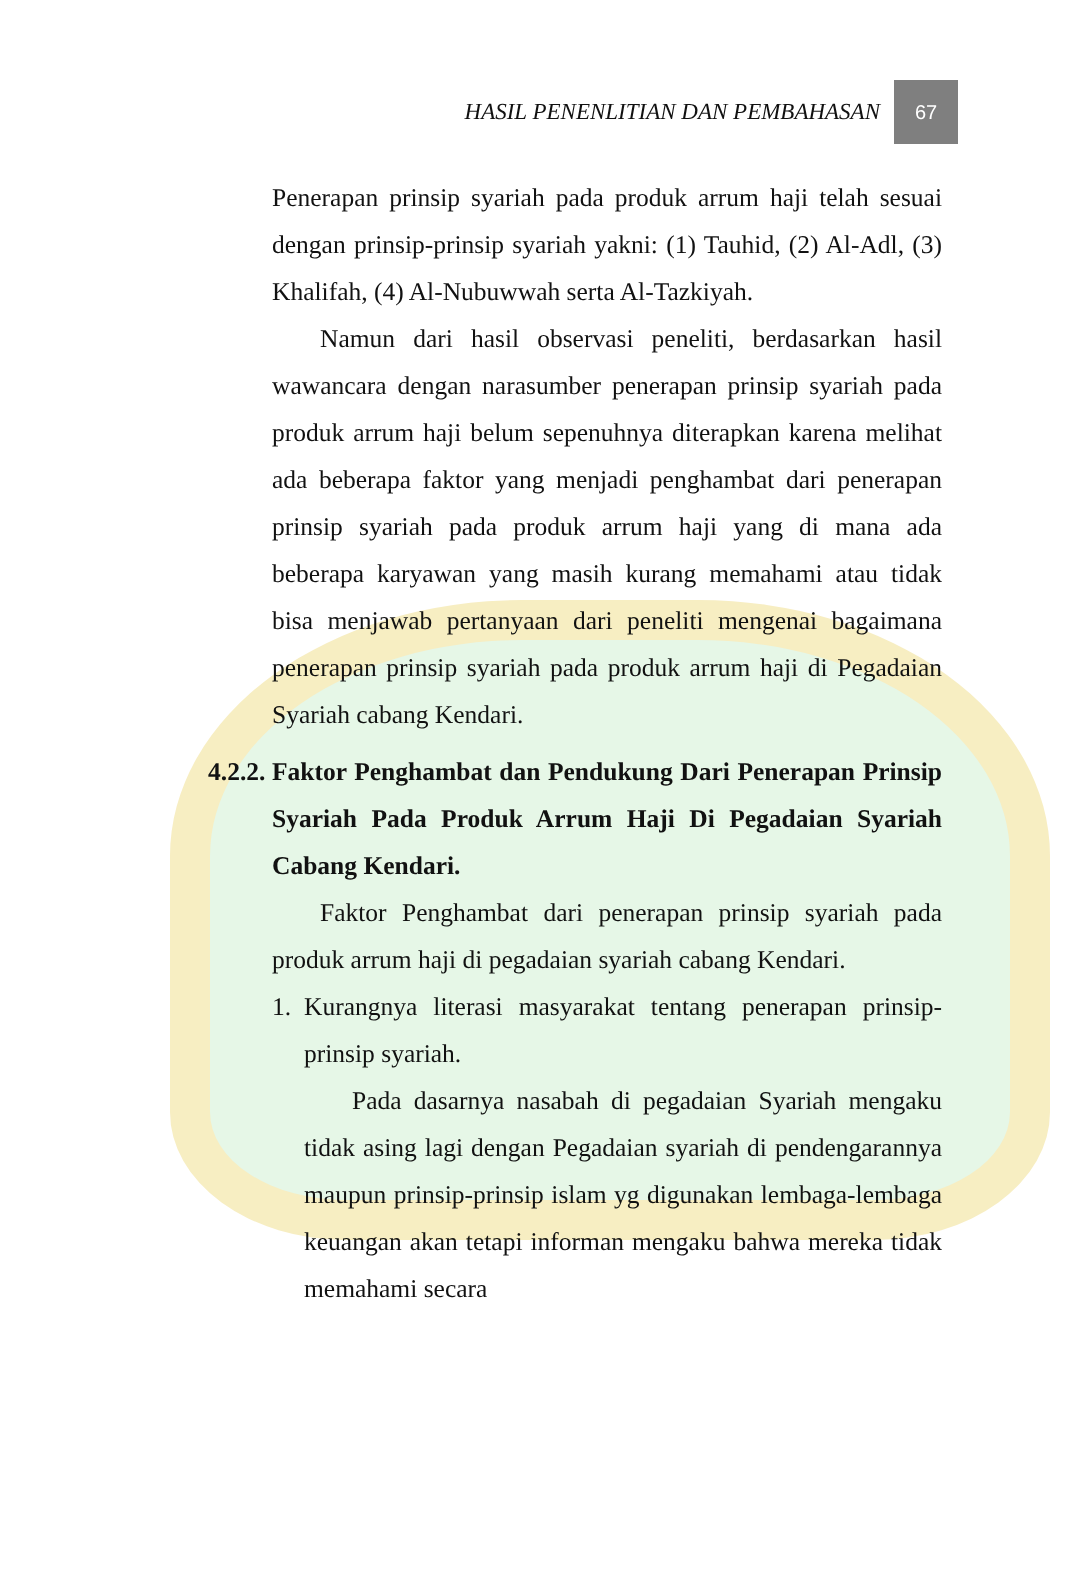HASIL PENENLITIAN DAN PEMBAHASAN
67
Penerapan prinsip syariah pada produk arrum haji telah sesuai dengan prinsip-prinsip syariah yakni: (1) Tauhid, (2) Al-Adl, (3) Khalifah, (4) Al-Nubuwwah serta Al-Tazkiyah.
Namun dari hasil observasi peneliti, berdasarkan hasil wawancara dengan narasumber penerapan prinsip syariah pada produk arrum haji belum sepenuhnya diterapkan karena melihat ada beberapa faktor yang menjadi penghambat dari penerapan prinsip syariah pada produk arrum haji yang di mana ada beberapa karyawan yang masih kurang memahami atau tidak bisa menjawab pertanyaan dari peneliti mengenai bagaimana penerapan prinsip syariah pada produk arrum haji di Pegadaian Syariah cabang Kendari.
4.2.2.
Faktor Penghambat dan Pendukung Dari Penerapan Prinsip Syariah Pada Produk Arrum Haji Di Pegadaian Syariah Cabang Kendari.
Faktor Penghambat dari penerapan prinsip syariah pada produk arrum haji di pegadaian syariah cabang Kendari.
1. Kurangnya literasi masyarakat tentang penerapan prinsip-prinsip syariah.
Pada dasarnya nasabah di pegadaian Syariah mengaku tidak asing lagi dengan Pegadaian syariah di pendengarannya maupun prinsip-prinsip islam yg digunakan lembaga-lembaga keuangan akan tetapi informan mengaku bahwa mereka tidak memahami secara